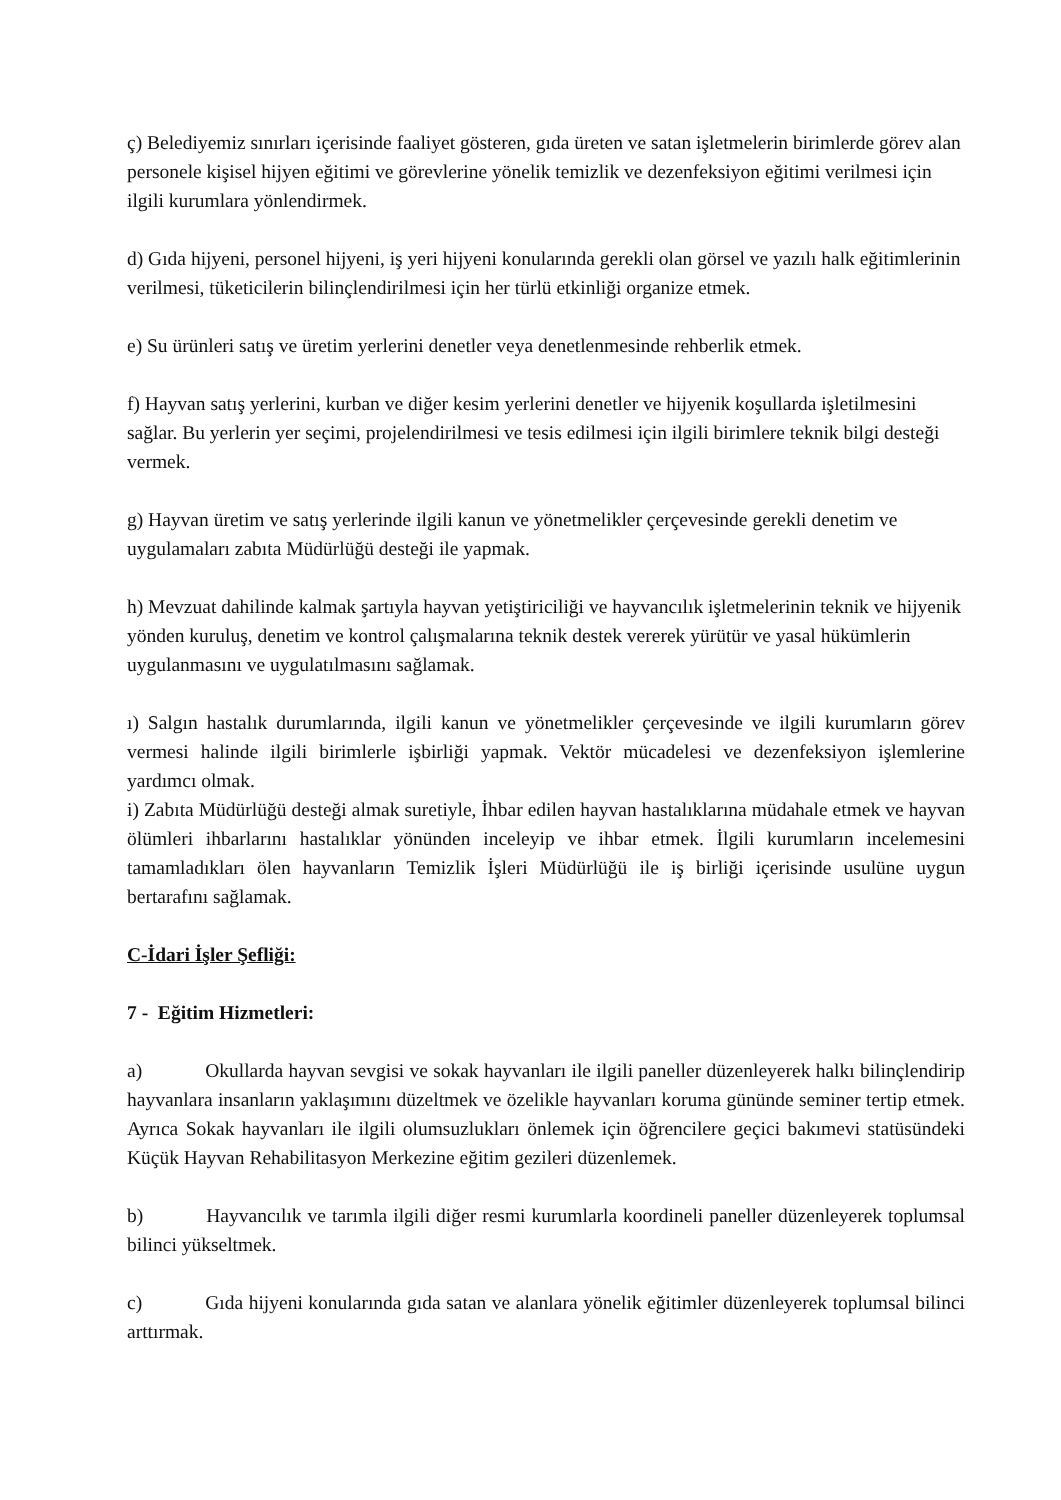ç) Belediyemiz sınırları içerisinde faaliyet gösteren, gıda üreten ve satan işletmelerin birimlerde görev alan personele kişisel hijyen eğitimi ve görevlerine yönelik temizlik ve dezenfeksiyon eğitimi verilmesi için ilgili kurumlara yönlendirmek.
d) Gıda hijyeni, personel hijyeni, iş yeri hijyeni konularında gerekli olan görsel ve yazılı halk eğitimlerinin verilmesi, tüketicilerin bilinçlendirilmesi için her türlü etkinliği organize etmek.
e) Su ürünleri satış ve üretim yerlerini denetler veya denetlenmesinde rehberlik etmek.
f) Hayvan satış yerlerini, kurban ve diğer kesim yerlerini denetler ve hijyenik koşullarda işletilmesini sağlar. Bu yerlerin yer seçimi, projelendirilmesi ve tesis edilmesi için ilgili birimlere teknik bilgi desteği vermek.
g) Hayvan üretim ve satış yerlerinde ilgili kanun ve yönetmelikler çerçevesinde gerekli denetim ve uygulamaları zabıta Müdürlüğü desteği ile yapmak.
h) Mevzuat dahilinde kalmak şartıyla hayvan yetiştiriciliği ve hayvancılık işletmelerinin teknik ve hijyenik yönden kuruluş, denetim ve kontrol çalışmalarına teknik destek vererek yürütür ve yasal hükümlerin uygulanmasını ve uygulatılmasını sağlamak.
ı) Salgın hastalık durumlarında, ilgili kanun ve yönetmelikler çerçevesinde ve ilgili kurumların görev vermesi halinde ilgili birimlerle işbirliği yapmak. Vektör mücadelesi ve dezenfeksiyon işlemlerine yardımcı olmak.
i) Zabıta Müdürlüğü desteği almak suretiyle, İhbar edilen hayvan hastalıklarına müdahale etmek ve hayvan ölümleri ihbarlarını hastalıklar yönünden inceleyip ve ihbar etmek. İlgili kurumların incelemesini tamamladıkları ölen hayvanların Temizlik İşleri Müdürlüğü ile iş birliği içerisinde usulüne uygun bertarafını sağlamak.
C-İdari İşler Şefliği:
7 - Eğitim Hizmetleri:
a) Okullarda hayvan sevgisi ve sokak hayvanları ile ilgili paneller düzenleyerek halkı bilinçlendirip hayvanlara insanların yaklaşımını düzeltmek ve özelikle hayvanları koruma gününde seminer tertip etmek. Ayrıca Sokak hayvanları ile ilgili olumsuzlukları önlemek için öğrencilere geçici bakımevi statüsündeki Küçük Hayvan Rehabilitasyon Merkezine eğitim gezileri düzenlemek.
b) Hayvancılık ve tarımla ilgili diğer resmi kurumlarla koordineli paneller düzenleyerek toplumsal bilinci yükseltmek.
c) Gıda hijyeni konularında gıda satan ve alanlara yönelik eğitimler düzenleyerek toplumsal bilinci arttırmak.